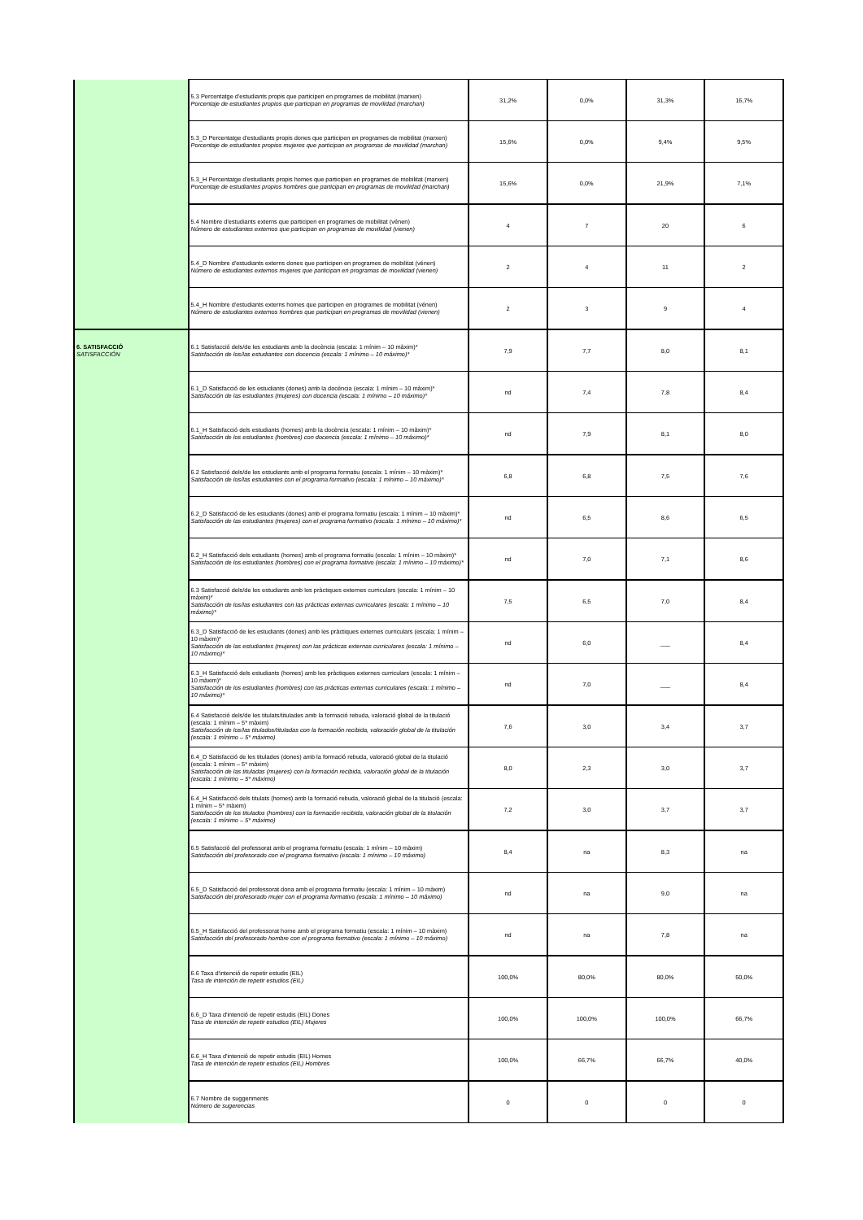| | 5.3 Percentatge d'estudiants propis que participen en programes de mobilitat (marxen) Porcentaje de estudiantes propios que participan en programas de movilidad (marchan) | 31,2% | 0,0% | 31,3% | 16,7% |
| | 5.3_D Percentatge d'estudiants propis dones que participen en programes de mobilitat (marxen) Porcentaje de estudiantes propios mujeres que participan en programas de movilidad (marchan) | 15,6% | 0,0% | 9,4% | 9,5% |
| | 5.3_H Percentatge d'estudiants propis homes que participen en programes de mobilitat (marxen) Porcentaje de estudiantes propios hombres que participan en programas de movilidad (marchan) | 15,6% | 0,0% | 21,9% | 7,1% |
| | 5.4 Nombre d'estudiants externs que participen en programes de mobilitat (vénen) Número de estudiantes externos que participan en programas de movilidad (vienen) | 4 | 7 | 20 | 6 |
| | 5.4_D Nombre d'estudiants externs dones que participen en programes de mobilitat (vénen) Número de estudiantes externos mujeres que participan en programas de movilidad (vienen) | 2 | 4 | 11 | 2 |
| | 5.4_H Nombre d'estudiants externs homes que participen en programes de mobilitat (vénen) Número de estudiantes externos hombres que participan en programas de movilidad (vienen) | 2 | 3 | 9 | 4 |
| 6. SATISFACCIÓ SATISFACCIÓN | 6.1 Satisfacció dels/de les estudiants amb la docència (escala: 1 mínim – 10 màxim)* Satisfacción de los/las estudiantes con docencia (escala: 1 mínimo – 10 máximo)* | 7,9 | 7,7 | 8,0 | 8,1 |
| | 6.1_D Satisfacció de les estudiants (dones) amb la docència (escala: 1 mínim – 10 màxim)* Satisfacción de las estudiantes (mujeres) con docencia (escala: 1 mínimo – 10 máximo)* | nd | 7,4 | 7,8 | 8,4 |
| | 6.1_H Satisfacció dels estudiants (homes) amb la docència (escala: 1 mínim – 10 màxim)* Satisfacción de los estudiantes (hombres) con docencia (escala: 1 mínimo – 10 máximo)* | nd | 7,9 | 8,1 | 8,0 |
| | 6.2 Satisfacció dels/de les estudiants amb el programa formatiu (escala: 1 mínim – 10 màxim)* Satisfacción de los/las estudiantes con el programa formativo (escala: 1 mínimo – 10 máximo)* | 6,8 | 6,8 | 7,5 | 7,6 |
| | 6.2_D Satisfacció de les estudiants (dones) amb el programa formatiu (escala: 1 mínim – 10 màxim)* Satisfacción de las estudiantes (mujeres) con el programa formativo (escala: 1 mínimo – 10 máximo)* | nd | 6,5 | 8,6 | 6,5 |
| | 6.2_H Satisfacció dels estudiants (homes) amb el programa formatiu (escala: 1 mínim – 10 màxim)* Satisfacción de los estudiantes (hombres) con el programa formativo (escala: 1 mínimo – 10 máximo)* | nd | 7,0 | 7,1 | 8,6 |
| | 6.3 Satisfacció dels/de les estudiants amb les pràctiques externes curriculars (escala: 1 mínim – 10 màxim)* Satisfacción de los/las estudiantes con las prácticas externas curriculares (escala: 1 mínimo – 10 máximo)* | 7,5 | 6,5 | 7,0 | 8,4 |
| | 6.3_D Satisfacció de les estudiants (dones) amb les pràctiques externes curriculars (escala: 1 mínim – 10 màxim)* Satisfacción de las estudiantes (mujeres) con las prácticas externas curriculares (escala: 1 mínimo – 10 máximo)* | nd | 6,0 | ___ | 8,4 |
| | 6.3_H Satisfacció dels estudiants (homes) amb les pràctiques externes curriculars (escala: 1 mínim – 10 màxim)* Satisfacción de los estudiantes (hombres) con las prácticas externas curriculares (escala: 1 mínimo – 10 máximo)* | nd | 7,0 | ___ | 8,4 |
| | 6.4 Satisfacció dels/de les titulats/titulades amb la formació rebuda, valoració global de la titulació (escala: 1 mínim – 5* màxim) Satisfacción de los/las titulados/tituladas con la formación recibida, valoración global de la titulación (escala: 1 mínimo – 5* máximo) | 7,6 | 3,0 | 3,4 | 3,7 |
| | 6.4_D Satisfacció de les titulades (dones) amb la formació rebuda, valoració global de la titulació (escala: 1 mínim – 5* màxim) Satisfacción de las tituladas (mujeres) con la formación recibida, valoración global de la titulación (escala: 1 mínimo – 5* máximo) | 8,0 | 2,3 | 3,0 | 3,7 |
| | 6.4_H Satisfacció dels titulats (homes) amb la formació rebuda, valoració global de la titulació (escala: 1 mínim – 5* màxim) Satisfacción de los titulados (hombres) con la formación recibida, valoración global de la titulación (escala: 1 mínimo – 5* máximo) | 7,2 | 3,0 | 3,7 | 3,7 |
| | 6.5 Satisfacció del professorat amb el programa formatiu (escala: 1 mínim – 10 màxim) Satisfacción del profesorado con el programa formativo (escala: 1 mínimo – 10 máximo) | 8,4 | na | 8,3 | na |
| | 6.5_D Satisfacció del professorat dona amb el programa formatiu (escala: 1 mínim – 10 màxim) Satisfacción del profesorado mujer con el programa formativo (escala: 1 mínimo – 10 máximo) | nd | na | 9,0 | na |
| | 6.5_H Satisfacció del professorat home amb el programa formatiu (escala: 1 mínim – 10 màxim) Satisfacción del profesorado hombre con el programa formativo (escala: 1 mínimo – 10 máximo) | nd | na | 7,8 | na |
| | 6.6 Taxa d'intenció de repetir estudis (EIL) Tasa de intención de repetir estudios (EIL) | 100,0% | 80,0% | 80,0% | 50,0% |
| | 6.6_D Taxa d'intenció de repetir estudis (EIL) Dones Tasa de intención de repetir estudios (EIL) Mujeres | 100,0% | 100,0% | 100,0% | 66,7% |
| | 6.6_H Taxa d'intenció de repetir estudis (EIL) Homes Tasa de intención de repetir estudios (EIL) Hombres | 100,0% | 66,7% | 66,7% | 40,0% |
| | 6.7 Nombre de suggeriments Número de sugerencias | 0 | 0 | 0 | 0 |